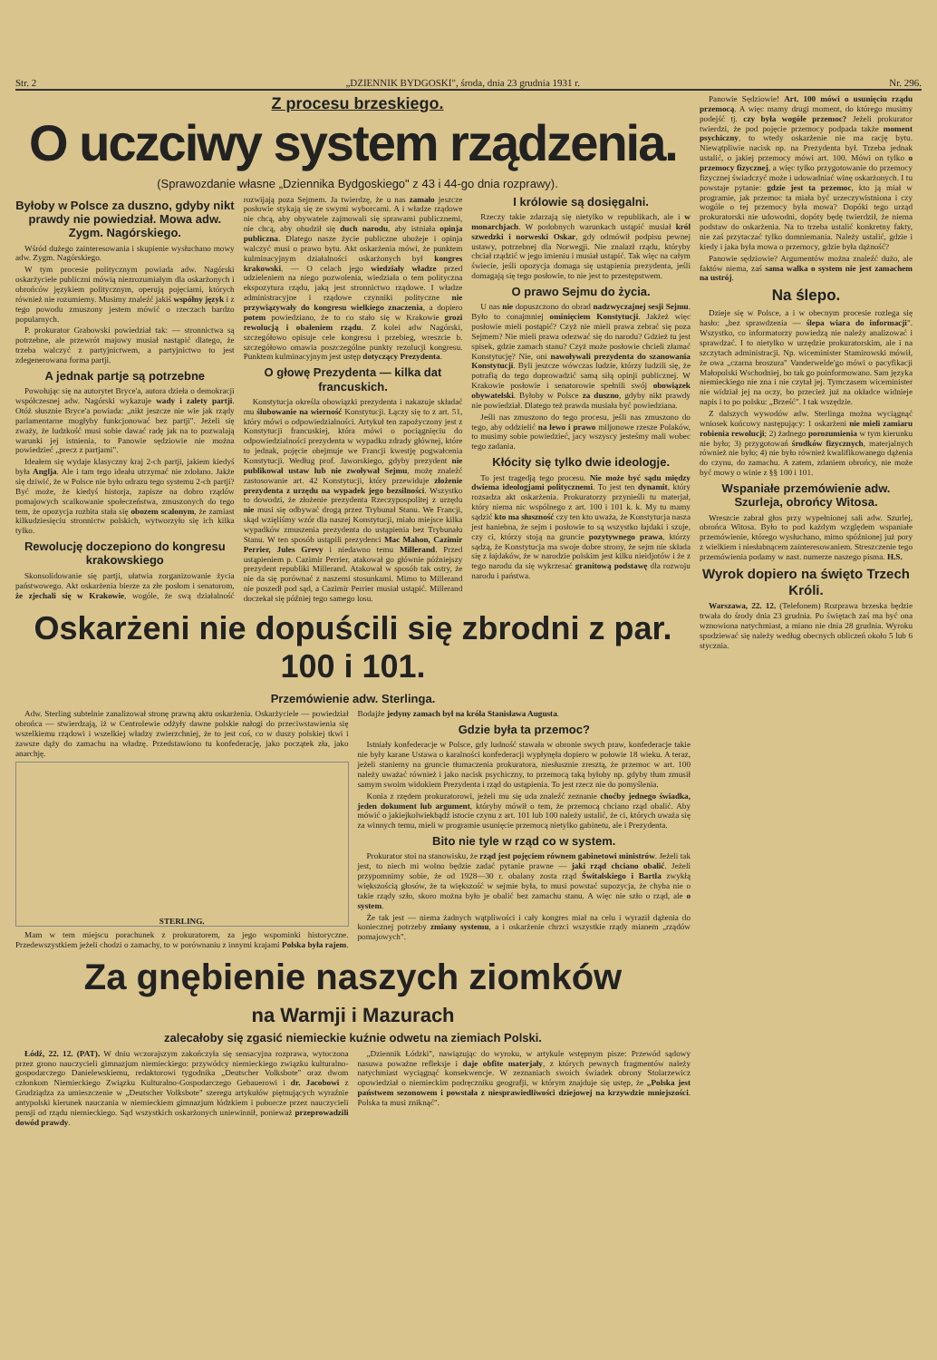Str. 2 „DZIENNIK BYDGOSKI", środa, dnia 23 grudnia 1931 r. Nr. 296.
Z procesu brzeskiego.
O uczciwy system rządzenia.
(Sprawozdanie własne „Dziennika Bydgoskiego" z 43 i 44-go dnia rozprawy).
Byłoby w Polsce za duszno, gdyby nikt prawdy nie powiedział. Mowa adw. Zygm. Nagórskiego.
Wśród dużego zainteresowania i skupienie wysłuchano mowy adw. Zygm. Nagórskiego.
W tym procesie politycznym powiada adw. Nagórski oskarżyciele publiczni mówią niezrozumiałym dla oskarżonych i obrońców językiem politycznym, operują pojęciami, których również nie rozumiemy. Musimy znaleźć jakiś wspólny język i z tego powodu zmuszony jestem mówić o rzeczach bardzo popularnych.
P. prokurator Grabowski powiedział tak: — stronnictwa są potrzebne, ale przewrót majowy musiał nastąpić dlatego, że trzeba walczyć z partyjnictwem, a partyjnictwo to jest zdegenerowana forma partji.
A jednak partje są potrzebne
Powołując się na autorytet Bryce'a, autora dzieła o demokracji współczesnej adw. Nagórski wykazuje wady i zalety partji. Otóż słusznie Bryce'a powiada: „nikt jeszcze nie wie jak rządy parlamentarne mogłyby funkcjonować bez partji". Jeżeli się zważy, że ludzkość musi sobie dawać radę jak na to pozwalają warunki jej istnienia, to Panowie sędziowie nie można powiedzieć „precz z partjami".
Ideałem się wydaje klasyczny kraj 2-ch partji, jakiem kiedyś była Anglja. Ale i tam tego ideału utrzymać nie zdołano. Jakże się dziwić, że w Polsce nie było odrazu tego systemu 2-ch partji? Być może, że kiedyś historja, zapisze na dobro rządów pomajowych scalkowanie społeczeństwa, zmuszonych do tego tem, że opozycja rozbita stała się obozem scalonym, że zamiast kilkudziesięciu stronnictw polskich, wytworzyło się ich kilka tylko.
Rewolucję doczepiono do kongresu krakowskiego
Skonsolidowanie się partji, ułatwia zorganizowanie życia państwowego. Akt oskarżenia bierze za złe posłom i senatorom, że zjechali się w Krakowie, wogóle, że swą działalność rozwijają poza Sejmem. Ja twierdzę, że u nas zamało jeszcze posłowie stykają się ze swymi wyborcami. A i władze rządowe nie chcą, aby obywatele zajmowali się sprawami publicznemi, nie chcą, aby obudził się duch narodu, aby istniała opinja publiczna. Dlatego nasze życie publiczne ubożeje i opinja walczyć musi o prawo bytu. Akt oskarżenia mówi, że punktem kulminacyjnym działalności oskarżonych był kongres krakowski. — O celach jego wiedziały władze przed udzieleniem na niego pozwolenia, wiedziała o tem polityczna ekspozytura rządu, jaką jest stronnictwo rządowe. I władze administracyjne i rządowe czynniki polityczne nie przywiązywały do kongresu wielkiego znaczenia, a dopiero potem powiedziano, że to co stało się w Krakowie grozi rewolucją i obaleniem rządu. Z kolei adw Nagórski, szczegółowo opisuje cele kongresu i przebieg, wreszcie b. szczegółowo omawia poszczególne punkty rezolucji kongresu. Punktem kulminacyjnym jest ustęp dotyczący Prezydenta.
O głowę Prezydenta — kilka dat francuskich.
Konstytucja określa obowiązki prezydenta i nakazuje składać mu ślubowanie na wierność Konstytucji. Łączy się to z art. 51, który mówi o odpowiedzialności. Artykuł ten zapożyczony jest z Konstytucji francuskiej, która mówi o pociągnięciu do odpowiedzialności prezydenta w wypadku zdrady głównej, które to jednak, pojęcie obejmuje we Francji kwestję pogwałcenia Konstytucji. Według prof. Jaworskiego, gdyby prezydent nie publikował ustaw lub nie zwoływał Sejmu, możę znaleźć zastosowanie art. 42 Konstytucji, który przewiduje złożenie prezydenta z urzędu na wypadek jego bezsilności. Wszystko to dowodzi, że złożenie prezydenta Rzeczypospolitej z urzędu nie musi się odbywać drogą przez Trybunał Stanu. We Francji, skąd wzięliśmy wzór dla naszej Konstytucji, miało miejsce kilka wypadków zmuszenia prezydenta do ustąpienia bez Trybunału Stanu. W ten sposób ustąpili prezydenci Mac Mahon, Cazimir Perrier, Jules Grevy i niedawno temu Millerand. Przed ustąpieniem p. Cazimir Perrier, atakował go głównie późniejszy prezydent republiki Millerand. Atakował w sposób tak ostry, że nie da się porównać z naszemi stosunkami. Mimo to Millerand nie poszedł pod sąd, a Cazimir Perrier musiał ustąpić. Millerand doczekał się później tego samego losu.
I królowie są dosięgalni.
Rzeczy takie zdarzają się nietylko w republikach, ale i w monarchjach. W podobnych warunkach ustąpić musiał król szwedzki i norweski Oskar, gdy odmówił podpisu pewnej ustawy, potrzebnej dla Norwegji. Nie znalazł rządu, któryby chciał rządzić w jego imieniu i musiał ustąpić. Tak więc na całym świecie, jeśli opozycja domaga się ustąpienia prezydenta, jeśli domagają się tego posłowie, to nie jest to przestępstwem.
O prawo Sejmu do życia.
U nas nie dopuszczono do obrad nadzwyczajnej sesji Sejmu. Było to conajmniej ominięciem Konstytucji. Jakżeż więc posłowie mieli postąpić? Czyż nie mieli prawa zebrać się poza Sejmem? Nie mieli prawa odezwać się do narodu? Gdzież tu jest spisek, gdzie zamach stanu? Czyż może posłowie chcieli złamać Konstytucję? Nie, oni nawoływali prezydenta do szanowania Konstytucji. Byli jeszcze wówczas ludzie, którzy ludzili się, że potrafią do tego doprowadzić samą siłą opinji publicznej. W Krakowie posłowie i senatorowie spełnili swój obowiązek obywatelski. Byłoby w Polsce za duszno, gdyby nikt prawdy nie powiedział. Dlatego też prawda musiała być powiedziana.
Jeśli nas zmuszono do tego procesu, jeśli nas zmuszono do tego, aby oddzielić na lewo i prawo miljonowe rzesze Polaków, to musimy sobie powiedzieć, jacy wszyscy jesteśmy mali wobec tego zadania.
Kłócity się tylko dwie ideologje.
To jest tragedją tego procesu. Nie może być sądu między dwiema ideologjami politycznemi. To jest ten dynamit, który rozsadza akt oskarżenia. Prokuratorzy przynieśli tu materjał, który niema nic wspólnego z art. 100 i 101 k. k. My tu mamy sądzić kto ma słuszność czy ten kto uważa, że Konstytucja nasza jest haniebna, że sejm i posłowie to są wszystko łajdaki i szuje, czy ci, którzy stoją na gruncie pozytywnego prawa, którzy sądzą, że Konstytucja ma swoje dobre strony, że sejm nie składa się z łajdaków, że w narodzie polskim jest kilku nieidjotów i że z tego narodu da się wykrzesać granitową podstawę dla rozwoju narodu i państwa.
Oskarżeni nie dopuścili się zbrodni z par. 100 i 101.
Przemówienie adw. Sterlinga.
Adw. Sterling subtelnie zanalizował stronę prawną aktu oskarżenia. Oskarżyciele — powiedział obrońca — stwierdzają, iż w Centrolewie odżyły dawne polskie nałogi do przeciwstawienia się wszelkiemu rządowi i wszelkiej władzy zwierzchniej, że to jest coś, co w duszy polskiej tkwi i zawsze dąży do zamachu na władzę. Przedstawiono tu konfederację, jako początek zła, jako anarchję.
STERLING.
Mam w tem miejscu porachunek z prokuratorem, za jego wspominki historyczne. Przedewszystkiem jeżeli chodzi o zamachy, to w porównaniu z innymi krajami Polska była rajem. Bodajże jedyny zamach był na króla Stanisława Augusta.
Gdzie była ta przemoc?
Istniały konfederacje w Polsce, gdy ludność stawała w obronie swych praw, konfederacje takie nie były karane Ustawa o karalności konfederacji wypłynęła dopiero w połowie 18 wieku. A teraz, jeżeli staniemy na gruncie tłumaczenia prokuratora, niesłusznie zresztą, że przemoc w art. 100 należy uważać również i jako nacisk psychiczny, to przemocą taką byłoby np. gdyby tłum zmusił samym swoim widokiem Prezydenta i rząd do ustąpienia. To jest rzecz nie do pomyślenia.
Konia z rzędem prokuratorowi, jeżeli mu się uda znaleźć zeznanie choćby jednego świadka, jeden dokument lub argument, któryby mówił o tem, że przemocą chciano rząd obalić. Aby mówić o jakiejkolwiekbądź istocie czynu z art. 101 lub 100 należy ustalić, że ci, których uważa się za winnych temu, mieli w programie usunięcie przemocą nietylko gabinetu, ale i Prezydenta.
Bito nie tyle w rząd co w system.
Prokurator stoi na stanowisku, że rząd jest pojęciem równem gabinetowi ministrów. Jeżeli tak jest, to niech mi wolno będzie zadać pytanie prawne — jaki rząd chciano obalić. Jeżeli przypomnimy sobie, że od 1928—30 r. obalany zosta rząd Świtalskiego i Bartla zwykłą większością głosów, że ta większość w sejmie była, to musi powstać supozycja, że chyba nie o takie rządy szło, skoro można było je obalić bez zamachu stanu. A więc nie szło o rząd, ale o system.
Że tak jest — niema żadnych wątpliwości i cały kongres miał na celu i wyraził dążenia do koniecznej potrzeby zmiany systemu, a i oskarżenie chrzci wszystkie rządy mianem „rządów pomajowych".
Za gnębienie naszych ziomków
na Warmji i Mazurach
zalecałoby się zgasić niemieckie kuźnie odwetu na ziemiach Polski.
Łódź, 22. 12. (PAT). W dniu wczorajszym zakończyła się sensacyjna rozprawa, wytoczona przez grono nauczycieli gimnazjum niemieckiego: przywódcy niemieckiego związku kulturalno-gospodarczego Danielewskiemu, redaktorowi tygodnika „Deutscher Volksbote" oraz dwom członkom Niemieckiego Związku Kulturalno-Gospodarczego Gebauerowi i dr. Jacobowi z Grudziądza za umieszczenie w „Deutscher Volksbote" szeregu artykułów piętnujących wyraźnie antypolski kierunek nauczania w niemieckiem gimnazjum łódzkiem i poborcze przez nauczycieli pensji od rządu niemieckiego. Sąd wszystkich oskarżonych uniewinnił, ponieważ przeprowadzili dowód prawdy.
„Dziennik Łódzki", nawiązując do wyroku, w artykule wstępnym pisze: Przewód sądowy nasuwa poważne refleksje i daje obfite materjały, z których pewnych fragmentów należy natychmiast wyciągnąć konsekwencje. W zeznaniach swoich świadek obrony Stolarzewicz opowiedział o niemieckim podręczniku geografji, w którym znajduje się ustęp, że „Polska jest państwem sezonowem i powstała z niesprawiedliwości dziejowej na krzywdzie mniejszości. Polska ta musi zniknąć".
Panowie Sędziowie! Art. 100 mówi o usunięciu rządu przemocą. A więc mamy drugi moment, do którego musimy podejść tj. czy była wogóle przemoc? Jeżeli prokurator twierdzi, że pod pojęcie przemocy podpada także moment psychiczny, to wtedy oskarżenie nie ma rację bytu. Niewątpliwie nacisk np. na Prezydenta był. Trzeba jednak ustalić, o jakiej przemocy mówi art. 100. Mówi on tylko o przemocy fizycznej, a więc tylko przygotowanie do przemocy fizycznej świadczyć może i udowadniać winę oskarżonych. I tu powstaje pytanie: gdzie jest ta przemoc, kto ją miał w programie, jak przemoc ta miała być urzeczywistniona i czy wogóle o tej przemocy była mowa? Dopóki tego urząd prokuratorski nie udowodni, dopóty będę twierdził, że niema podstaw do oskarżenia. Na to trzeba ustalić konkretny fakty, nie zaś przytaczać tylko domniemania. Należy ustalić, gdzie i kiedy i jaka była mowa o przemocy, gdzie była dążność?
Panowie sędziowie? Argumentów można znaleźć dużo, ale faktów niema, zaś sama walka o system nie jest zamachem na ustrój.
Na ślepo.
Dzieje się w Polsce, a i w obecnym procesie rozlega się hasło: „bez sprawdzenia — ślepa wiara do informacji". Wszystko, co informatorzy powiedzą nie należy analizować i sprawdzać. I to nietylko w urzędzie prokuratorskim, ale i na szczytach administracji. Np. wiceminister Stamirowski mówił, że owa „czarna broszura" Vanderwelde'go mówi o pacyfikacji Małopolski Wschodniej, bo tak go poinformowano. Sam języka niemieckiego nie zna i nie czytał jej. Tymczasem wiceminister nie widział jej na oczy, bo przecież już na okładce widnieje napis i to po polsku: „Brześć". I tak wszędzie.
Z dalszych wywodów adw. Sterlinga można wyciągnąć wniosek końcowy następujący: 1 oskarżeni nie mieli zamiaru robienia rewolucji; 2) żadnego porozumienia w tym kierunku nie było; 3) przygotowań środków fizycznych, materjalnych również nie było; 4) nie było również kwalifikowanego dążenia do czynu, do zamachu. A zatem, zdaniem obrońcy, nie może być mowy o winie z §§ 100 i 101.
Wspaniałe przemówienie adw. Szurleja, obrońcy Witosa.
Wreszcie zabrał głos przy wypełnionej sali adw. Szurlej, obrońca Witosa. Było to pod każdym względem wspaniałe przemówienie, którego wysłuchano, mimo spóźnionej już pory z wielkiem i niesłabnącem zainteresowaniem. Streszczenie tego przemówienia podamy w nast. numerze naszego pisma. H.S.
Wyrok dopiero na święto Trzech Króli.
Warszawa, 22. 12. (Telefonem) Rozprawa brzeska będzie trwała do środy dnia 23 grudnia. Po świętach zaś ma być ona wznowiona natychmiast, a miano nie dnia 28 grudnia. Wyroku spodziewać się należy według obecnych obliczeń około 5 lub 6 stycznia.